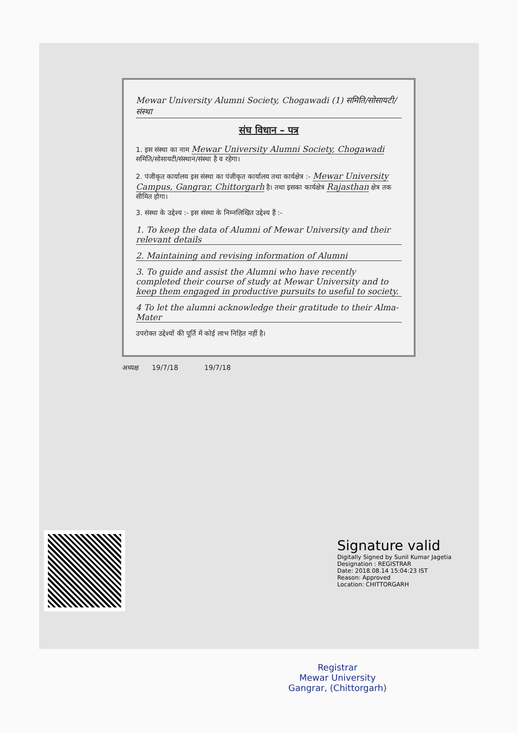Mewar University Alumni Society, Chogawadi (1) समिति/सोसायटी/संस्था
संघ विधान – पत्र
1. इस संस्था का नाम Mewar University Alumni Society, Chogawadi समिति/सोसायटी/संस्थान/संस्था है व रहेगा।
2. पंजीकृत कार्यालय इस संस्था का पंजीकृत कार्यालय तथा कार्यक्षेत्र :- Mewar University Campus, Gangrar, Chittorgarh है। तथा इसका कार्यक्षेत्र Rajasthan क्षेत्र तक सीमित होगा।
3. संस्था के उद्देश्य :- इस संस्था के निम्नलिखित उद्देश्य हैं :-
1. To keep the data of Alumni of Mewar University and their relevant details
2. Maintaining and revising information of Alumni
3. To guide and assist the Alumni who have recently completed their course of study at Mewar University and to keep them engaged in productive pursuits to useful to society.
4 To let the alumni acknowledge their gratitude to their Alma-Mater
उपरोक्त उद्देश्यों की पूर्ति में कोई लाभ निहित नहीं है।
अध्यक्ष 19/7/18 19/7/18
Signature valid
Digitally Signed by Sunil Kumar Jagetia
Designation : REGISTRAR
Date: 2018.08.14 15:04:23 IST
Reason: Approved
Location: CHITTORGARH
Registrar
Mewar University
Gangrar, (Chittorgarh)